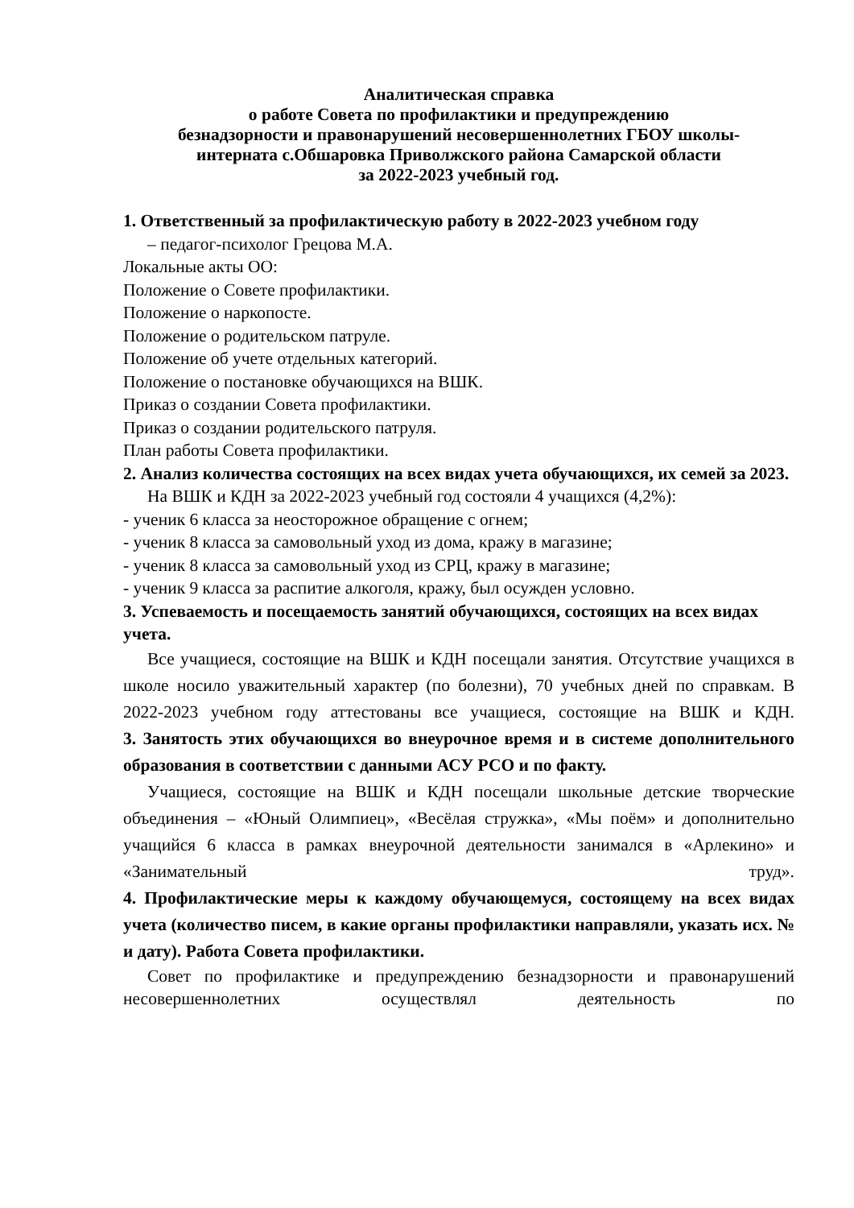Аналитическая справка
о работе Совета по профилактики и предупреждению
безнадзорности и правонарушений несовершеннолетних ГБОУ школы-
интерната с.Обшаровка Приволжского района Самарской области
за 2022-2023 учебный год.
1. Ответственный за профилактическую работу в 2022-2023 учебном году
– педагог-психолог Грецова М.А.
Локальные акты ОО:
Положение о Совете профилактики.
Положение о наркопосте.
Положение о родительском патруле.
Положение об учете отдельных категорий.
Положение о постановке обучающихся на ВШК.
Приказ о создании Совета профилактики.
Приказ о создании родительского патруля.
План работы Совета профилактики.
2. Анализ количества состоящих на всех видах учета обучающихся, их семей за 2023.
На ВШК и КДН за 2022-2023 учебный год состояли 4 учащихся (4,2%):
- ученик 6 класса за неосторожное обращение с огнем;
- ученик 8 класса за самовольный уход из дома, кражу в магазине;
- ученик 8 класса за самовольный уход из СРЦ, кражу в магазине;
- ученик 9 класса за распитие алкоголя, кражу, был осужден условно.
3. Успеваемость и посещаемость занятий обучающихся, состоящих на всех видах учета.
Все учащиеся, состоящие на ВШК и КДН посещали занятия. Отсутствие учащихся в школе носило уважительный характер (по болезни), 70 учебных дней по справкам. В 2022-2023 учебном году аттестованы все учащиеся, состоящие на ВШК и КДН.
3. Занятость этих обучающихся во внеурочное время и в системе дополнительного образования в соответствии с данными АСУ РСО и по факту.
Учащиеся, состоящие на ВШК и КДН посещали школьные детские творческие объединения – «Юный Олимпиец», «Весёлая стружка», «Мы поём» и дополнительно учащийся 6 класса в рамках внеурочной деятельности занимался в «Арлекино» и «Занимательный труд».
4. Профилактические меры к каждому обучающемуся, состоящему на всех видах учета (количество писем, в какие органы профилактики направляли, указать исх. № и дату). Работа Совета профилактики.
Совет по профилактике и предупреждению безнадзорности и правонарушений несовершеннолетних осуществлял деятельность по